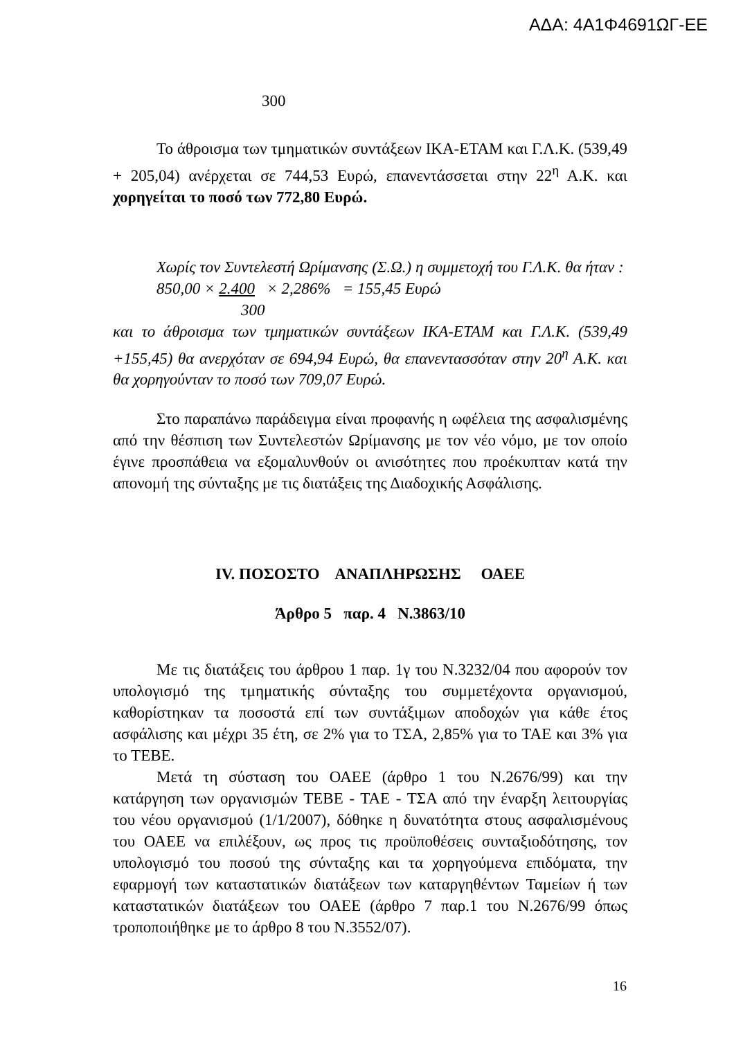ΑΔΑ: 4Α1Φ4691ΩΓ-ΕΕ
300
Το άθροισμα των τμηματικών συντάξεων ΙΚΑ-ΕΤΑΜ και Γ.Λ.Κ. (539,49 + 205,04) ανέρχεται σε 744,53 Ευρώ, επανεντάσσεται στην 22<sup>η</sup> Α.Κ. και χορηγείται το ποσό των 772,80 Ευρώ.
Χωρίς τον Συντελεστή Ωρίμανσης (Σ.Ω.) η συμμετοχή του Γ.Λ.Κ. θα ήταν :
850,00 × 2.400 × 2,286% = 155,45 Ευρώ
300
και το άθροισμα των τμηματικών συντάξεων ΙΚΑ-ΕΤΑΜ και Γ.Λ.Κ. (539,49 +155,45) θα ανερχόταν σε 694,94 Ευρώ, θα επανεντασσόταν στην 20<sup>η</sup> Α.Κ. και θα χορηγούνταν το ποσό των 709,07 Ευρώ.
Στο παραπάνω παράδειγμα είναι προφανής η ωφέλεια της ασφαλισμένης από την θέσπιση των Συντελεστών Ωρίμανσης με τον νέο νόμο, με τον οποίο έγινε προσπάθεια να εξομαλυνθούν οι ανισότητες που προέκυπταν κατά την απονομή της σύνταξης με τις διατάξεις της Διαδοχικής Ασφάλισης.
IV. ΠΟΣΟΣΤΟ ΑΝΑΠΛΗΡΩΣΗΣ ΟΑΕΕ
Άρθρο 5 παρ. 4 Ν.3863/10
Με τις διατάξεις του άρθρου 1 παρ. 1γ του Ν.3232/04 που αφορούν τον υπολογισμό της τμηματικής σύνταξης του συμμετέχοντα οργανισμού, καθορίστηκαν τα ποσοστά επί των συντάξιμων αποδοχών για κάθε έτος ασφάλισης και μέχρι 35 έτη, σε 2% για το ΤΣΑ, 2,85% για το ΤΑΕ και 3% για το ΤΕΒΕ.
Μετά τη σύσταση του ΟΑΕΕ (άρθρο 1 του Ν.2676/99) και την κατάργηση των οργανισμών ΤΕΒΕ - ΤΑΕ - ΤΣΑ από την έναρξη λειτουργίας του νέου οργανισμού (1/1/2007), δόθηκε η δυνατότητα στους ασφαλισμένους του ΟΑΕΕ να επιλέξουν, ως προς τις προϋποθέσεις συνταξιοδότησης, τον υπολογισμό του ποσού της σύνταξης και τα χορηγούμενα επιδόματα, την εφαρμογή των καταστατικών διατάξεων των καταργηθέντων Ταμείων ή των καταστατικών διατάξεων του ΟΑΕΕ (άρθρο 7 παρ.1 του Ν.2676/99 όπως τροποποιήθηκε με το άρθρο 8 του Ν.3552/07).
16